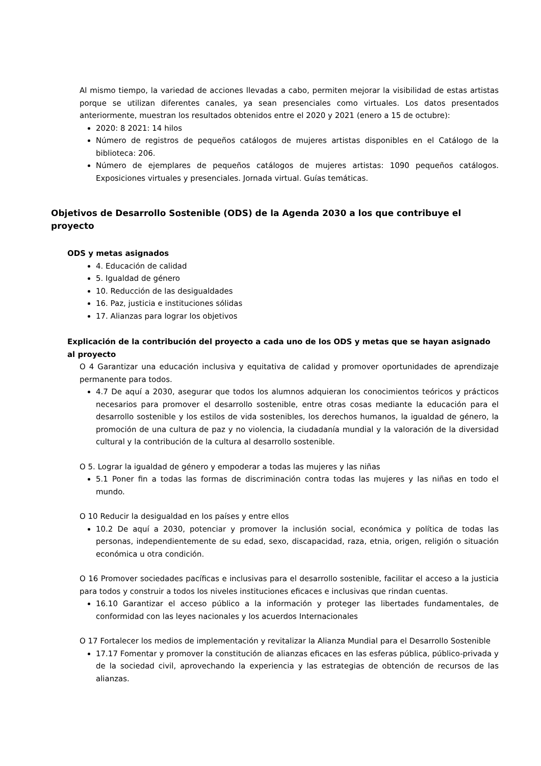Al mismo tiempo, la variedad de acciones llevadas a cabo, permiten mejorar la visibilidad de estas artistas porque se utilizan diferentes canales, ya sean presenciales como virtuales. Los datos presentados anteriormente, muestran los resultados obtenidos entre el 2020 y 2021 (enero a 15 de octubre):
2020: 8 2021: 14 hilos
Número de registros de pequeños catálogos de mujeres artistas disponibles en el Catálogo de la biblioteca: 206.
Número de ejemplares de pequeños catálogos de mujeres artistas: 1090 pequeños catálogos. Exposiciones virtuales y presenciales. Jornada virtual. Guías temáticas.
Objetivos de Desarrollo Sostenible (ODS) de la Agenda 2030 a los que contribuye el proyecto
ODS y metas asignados
4. Educación de calidad
5. Igualdad de género
10. Reducción de las desigualdades
16. Paz, justicia e instituciones sólidas
17. Alianzas para lograr los objetivos
Explicación de la contribución del proyecto a cada uno de los ODS y metas que se hayan asignado al proyecto
O 4 Garantizar una educación inclusiva y equitativa de calidad y promover oportunidades de aprendizaje permanente para todos.
4.7 De aquí a 2030, asegurar que todos los alumnos adquieran los conocimientos teóricos y prácticos necesarios para promover el desarrollo sostenible, entre otras cosas mediante la educación para el desarrollo sostenible y los estilos de vida sostenibles, los derechos humanos, la igualdad de género, la promoción de una cultura de paz y no violencia, la ciudadanía mundial y la valoración de la diversidad cultural y la contribución de la cultura al desarrollo sostenible.
O 5. Lograr la igualdad de género y empoderar a todas las mujeres y las niñas
5.1 Poner fin a todas las formas de discriminación contra todas las mujeres y las niñas en todo el mundo.
O 10 Reducir la desigualdad en los países y entre ellos
10.2 De aquí a 2030, potenciar y promover la inclusión social, económica y política de todas las personas, independientemente de su edad, sexo, discapacidad, raza, etnia, origen, religión o situación económica u otra condición.
O 16 Promover sociedades pacíficas e inclusivas para el desarrollo sostenible, facilitar el acceso a la justicia para todos y construir a todos los niveles instituciones eficaces e inclusivas que rindan cuentas.
16.10 Garantizar el acceso público a la información y proteger las libertades fundamentales, de conformidad con las leyes nacionales y los acuerdos Internacionales
O 17 Fortalecer los medios de implementación y revitalizar la Alianza Mundial para el Desarrollo Sostenible
17.17 Fomentar y promover la constitución de alianzas eficaces en las esferas pública, público-privada y de la sociedad civil, aprovechando la experiencia y las estrategias de obtención de recursos de las alianzas.